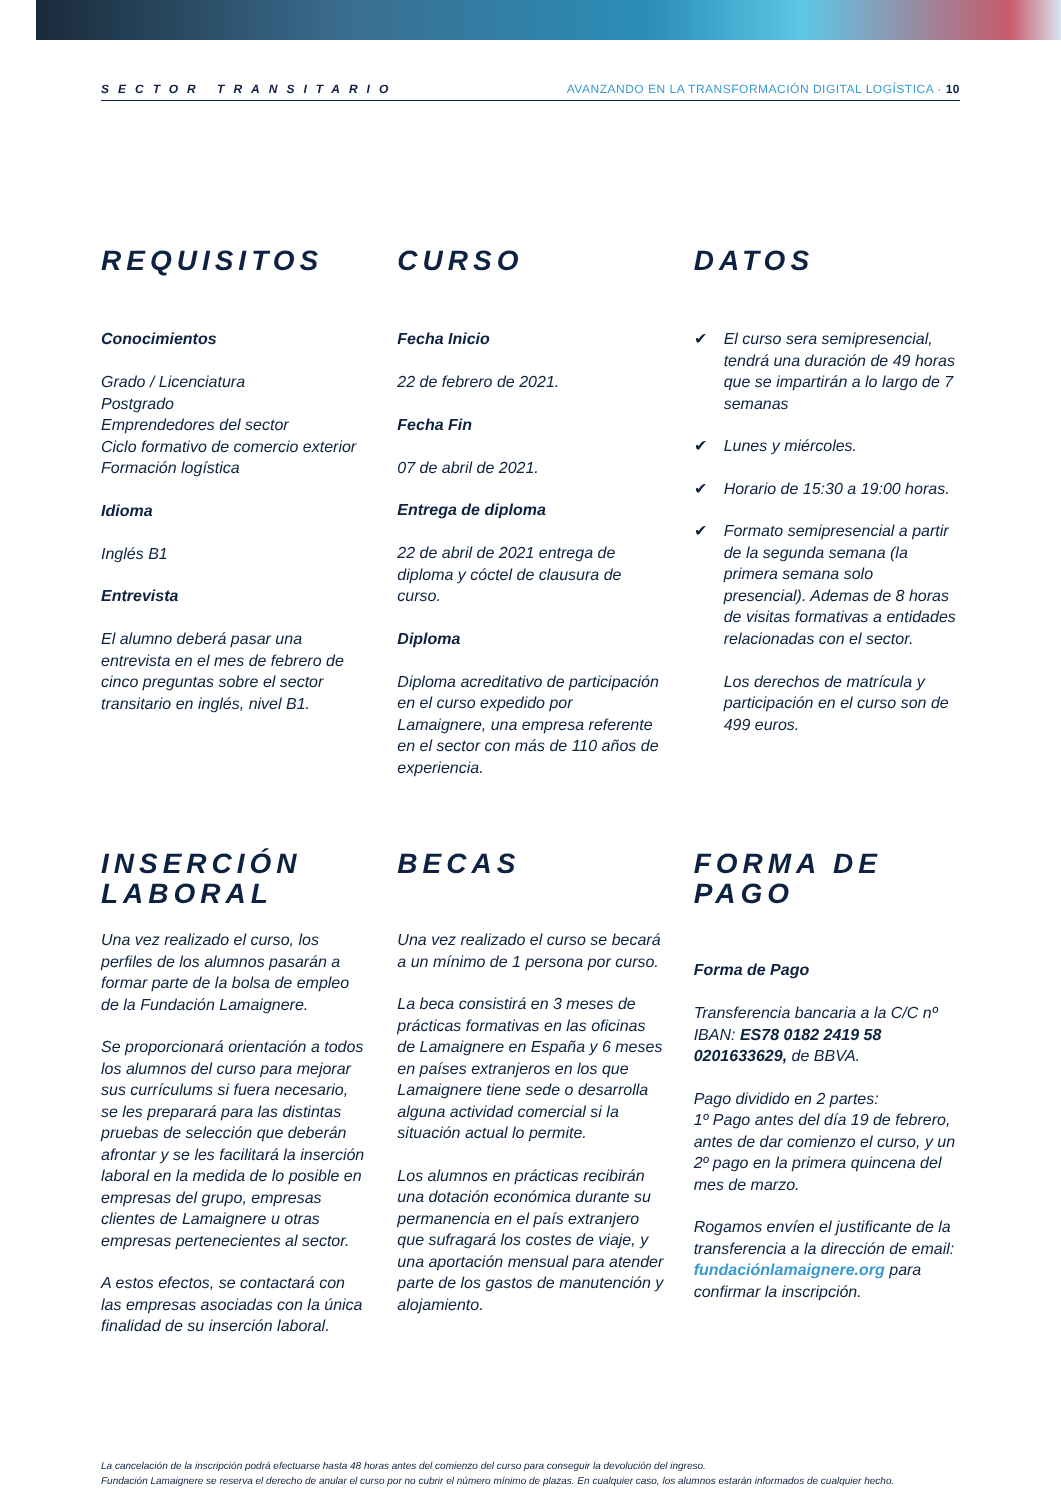SECTOR TRANSITARIO AVANZANDO EN LA TRANSFORMACIÓN DIGITAL LOGÍSTICA · 10
REQUISITOS
Conocimientos
Grado / Licenciatura
Postgrado
Emprendedores del sector
Ciclo formativo de comercio exterior
Formación logística
Idioma
Inglés B1
Entrevista
El alumno deberá pasar una entrevista en el mes de febrero de cinco preguntas sobre el sector transitario en inglés, nivel B1.
CURSO
Fecha Inicio
22 de febrero de 2021.
Fecha Fin
07 de abril de 2021.
Entrega de diploma
22 de abril de 2021 entrega de diploma y cóctel de clausura de curso.
Diploma
Diploma acreditativo de participación en el curso expedido por Lamaignere, una empresa referente en el sector con más de 110 años de experiencia.
DATOS
✔ El curso sera semipresencial, tendrá una duración de 49 horas que se impartirán a lo largo de 7 semanas
✔ Lunes y miércoles.
✔ Horario de 15:30 a 19:00 horas.
✔ Formato semipresencial a partir de la segunda semana (la primera semana solo presencial). Ademas de 8 horas de visitas formativas a entidades relacionadas con el sector.
Los derechos de matrícula y participación en el curso son de 499 euros.
INSERCIÓN
LABORAL
Una vez realizado el curso, los perfiles de los alumnos pasarán a formar parte de la bolsa de empleo de la Fundación Lamaignere.
Se proporcionará orientación a todos los alumnos del curso para mejorar sus currículums si fuera necesario, se les preparará para las distintas pruebas de selección que deberán afrontar y se les facilitará la inserción laboral en la medida de lo posible en empresas del grupo, empresas clientes de Lamaignere u otras empresas pertenecientes al sector.
A estos efectos, se contactará con las empresas asociadas con la única finalidad de su inserción laboral.
BECAS
Una vez realizado el curso se becará a un mínimo de 1 persona por curso.
La beca consistirá en 3 meses de prácticas formativas en las oficinas de Lamaignere en España y 6 meses en países extranjeros en los que Lamaignere tiene sede o desarrolla alguna actividad comercial si la situación actual lo permite.
Los alumnos en prácticas recibirán una dotación económica durante su permanencia en el país extranjero que sufragará los costes de viaje, y una aportación mensual para atender parte de los gastos de manutención y alojamiento.
FORMA DE PAGO
Forma de Pago
Transferencia bancaria a la C/C nº IBAN: ES78 0182 2419 58 0201633629, de BBVA.
Pago dividido en 2 partes:
1º Pago antes del día 19 de febrero, antes de dar comienzo el curso, y un 2º pago en la primera quincena del mes de marzo.
Rogamos envíen el justificante de la transferencia a la dirección de email: fundaciónlamaignere.org para confirmar la inscripción.
La cancelación de la inscripción podrá efectuarse hasta 48 horas antes del comienzo del curso para conseguir la devolución del ingreso.
Fundación Lamaignere se reserva el derecho de anular el curso por no cubrir el número mínimo de plazas. En cualquier caso, los alumnos estarán informados de cualquier hecho.